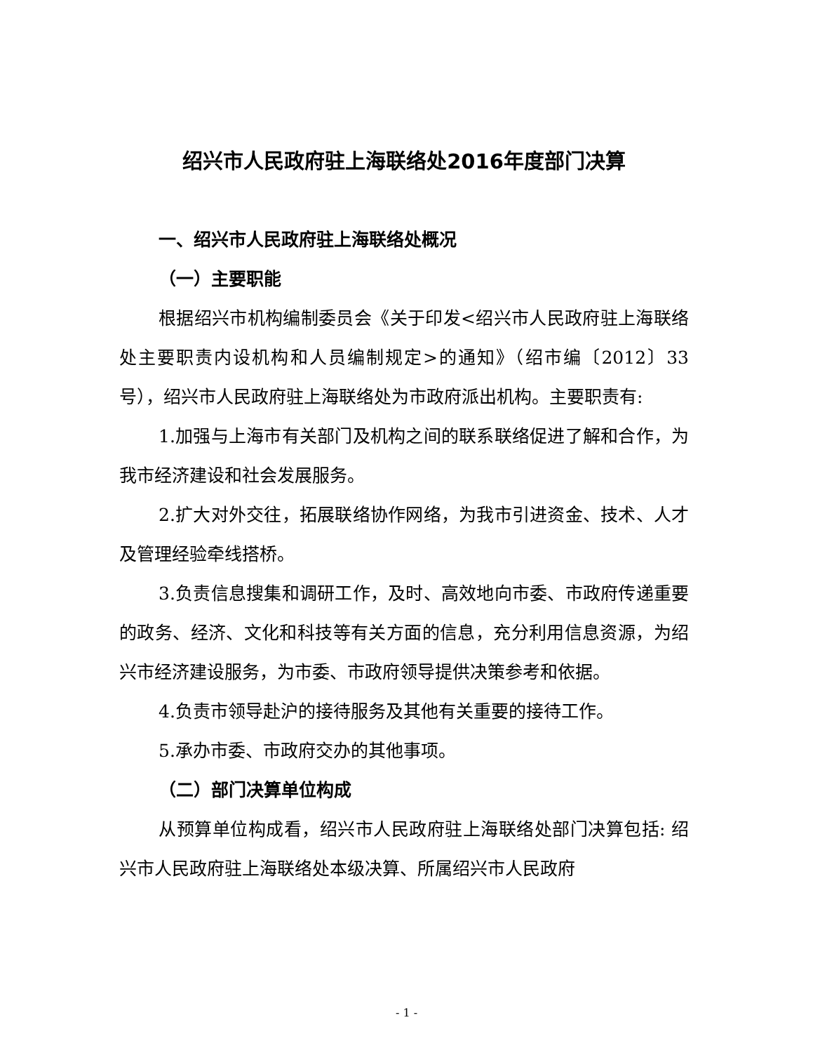绍兴市人民政府驻上海联络处2016年度部门决算
一、绍兴市人民政府驻上海联络处概况
（一）主要职能
根据绍兴市机构编制委员会《关于印发<绍兴市人民政府驻上海联络处主要职责内设机构和人员编制规定>的通知》（绍市编〔2012〕33号），绍兴市人民政府驻上海联络处为市政府派出机构。主要职责有:
1.加强与上海市有关部门及机构之间的联系联络促进了解和合作，为我市经济建设和社会发展服务。
2.扩大对外交往，拓展联络协作网络，为我市引进资金、技术、人才及管理经验牵线搭桥。
3.负责信息搜集和调研工作，及时、高效地向市委、市政府传递重要的政务、经济、文化和科技等有关方面的信息，充分利用信息资源，为绍兴市经济建设服务，为市委、市政府领导提供决策参考和依据。
4.负责市领导赴沪的接待服务及其他有关重要的接待工作。
5.承办市委、市政府交办的其他事项。
（二）部门决算单位构成
从预算单位构成看，绍兴市人民政府驻上海联络处部门决算包括: 绍兴市人民政府驻上海联络处本级决算、所属绍兴市人民政府
- 1 -